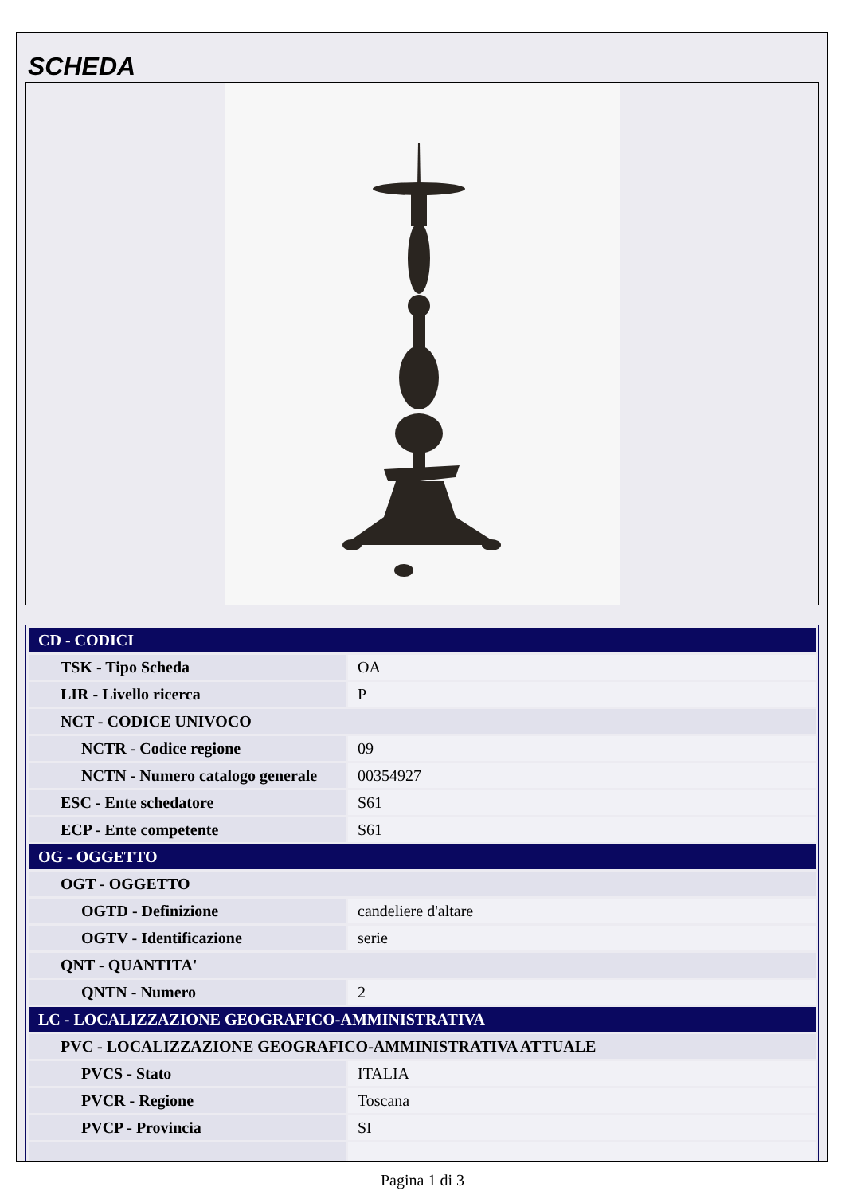SCHEDA
| CD - CODICI | |
| TSK - Tipo Scheda | OA |
| LIR - Livello ricerca | P |
| NCT - CODICE UNIVOCO | |
| NCTR - Codice regione | 09 |
| NCTN - Numero catalogo generale | 00354927 |
| ESC - Ente schedatore | S61 |
| ECP - Ente competente | S61 |
| OG - OGGETTO | |
| OGT - OGGETTO | |
| OGTD - Definizione | candeliere d'altare |
| OGTV - Identificazione | serie |
| QNT - QUANTITA' | |
| QNTN - Numero | 2 |
| LC - LOCALIZZAZIONE GEOGRAFICO-AMMINISTRATIVA | |
| PVC - LOCALIZZAZIONE GEOGRAFICO-AMMINISTRATIVA ATTUALE | |
| PVCS - Stato | ITALIA |
| PVCR - Regione | Toscana |
| PVCP - Provincia | SI |
Pagina 1 di 3